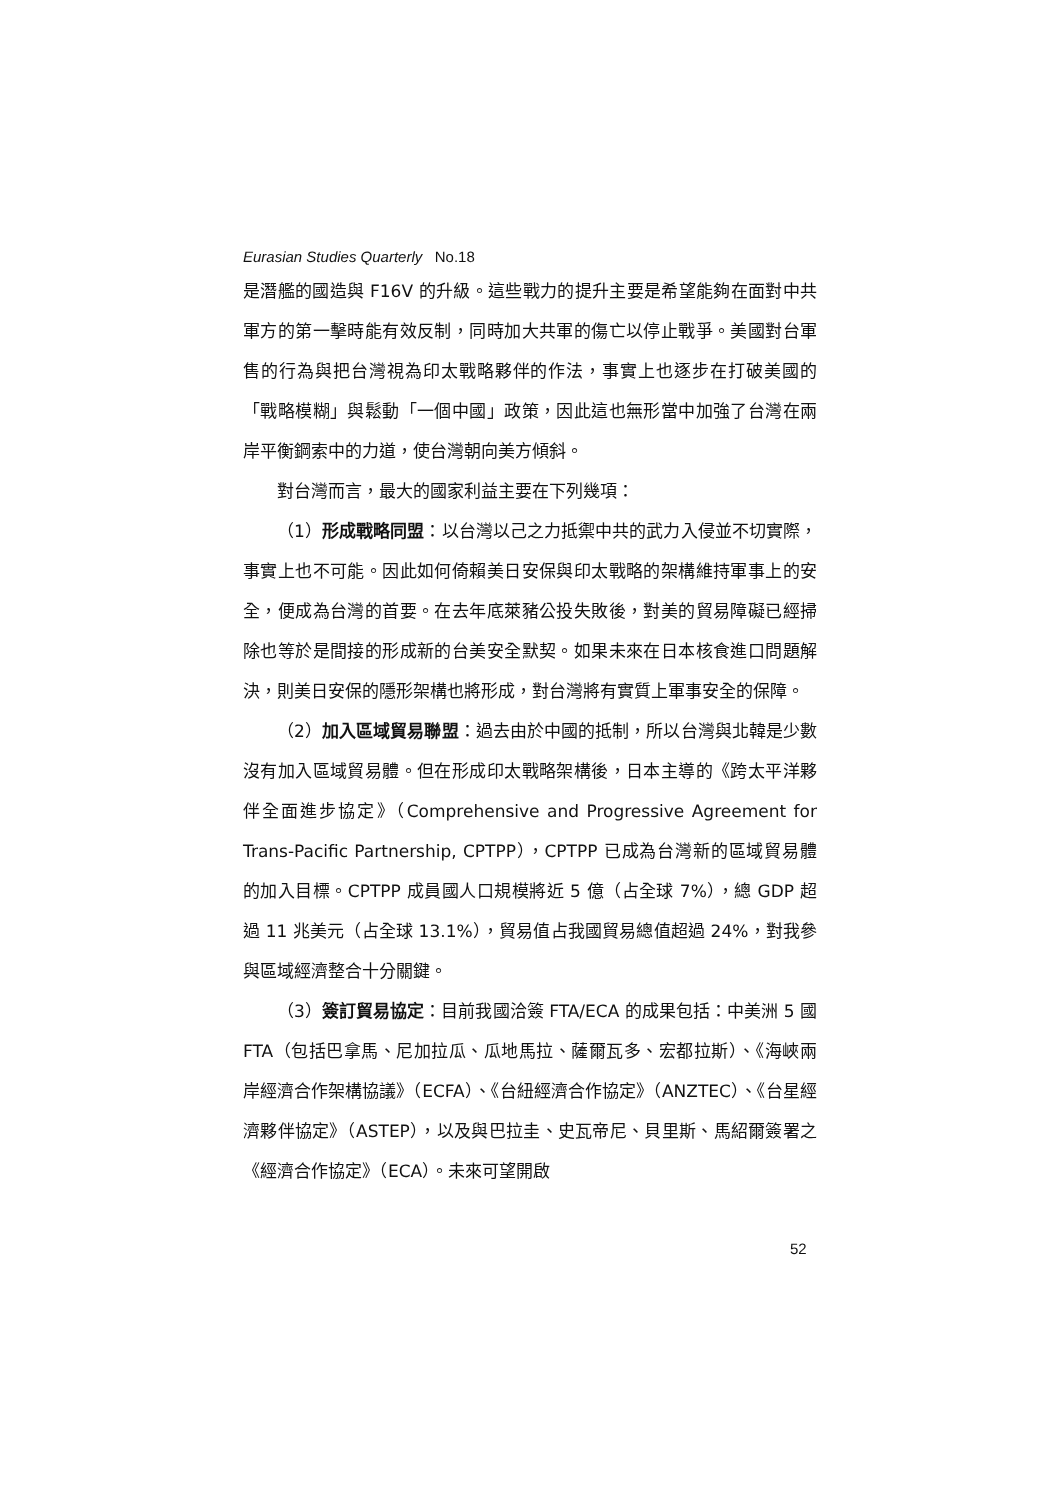Eurasian Studies Quarterly No.18
是潛艦的國造與 F16V 的升級。這些戰力的提升主要是希望能夠在面對中共軍方的第一擊時能有效反制，同時加大共軍的傷亡以停止戰爭。美國對台軍售的行為與把台灣視為印太戰略夥伴的作法，事實上也逐步在打破美國的「戰略模糊」與鬆動「一個中國」政策，因此這也無形當中加強了台灣在兩岸平衡鋼索中的力道，使台灣朝向美方傾斜。
對台灣而言，最大的國家利益主要在下列幾項：
（1）形成戰略同盟：以台灣以己之力抵禦中共的武力入侵並不切實際，事實上也不可能。因此如何倚賴美日安保與印太戰略的架構維持軍事上的安全，便成為台灣的首要。在去年底萊豬公投失敗後，對美的貿易障礙已經掃除也等於是間接的形成新的台美安全默契。如果未來在日本核食進口問題解決，則美日安保的隱形架構也將形成，對台灣將有實質上軍事安全的保障。
（2）加入區域貿易聯盟：過去由於中國的抵制，所以台灣與北韓是少數沒有加入區域貿易體。但在形成印太戰略架構後，日本主導的《跨太平洋夥伴全面進步協定》（Comprehensive and Progressive Agreement for Trans-Pacific Partnership, CPTPP），CPTPP 已成為台灣新的區域貿易體的加入目標。CPTPP 成員國人口規模將近 5 億（占全球 7%），總 GDP 超過 11 兆美元（占全球 13.1%），貿易值占我國貿易總值超過 24%，對我參與區域經濟整合十分關鍵。
（3）簽訂貿易協定：目前我國洽簽 FTA/ECA 的成果包括：中美洲 5 國 FTA（包括巴拿馬、尼加拉瓜、瓜地馬拉、薩爾瓦多、宏都拉斯）、《海峽兩岸經濟合作架構協議》（ECFA）、《台紐經濟合作協定》（ANZTEC）、《台星經濟夥伴協定》（ASTEP），以及與巴拉圭、史瓦帝尼、貝里斯、馬紹爾簽署之《經濟合作協定》（ECA）。未來可望開啟
52